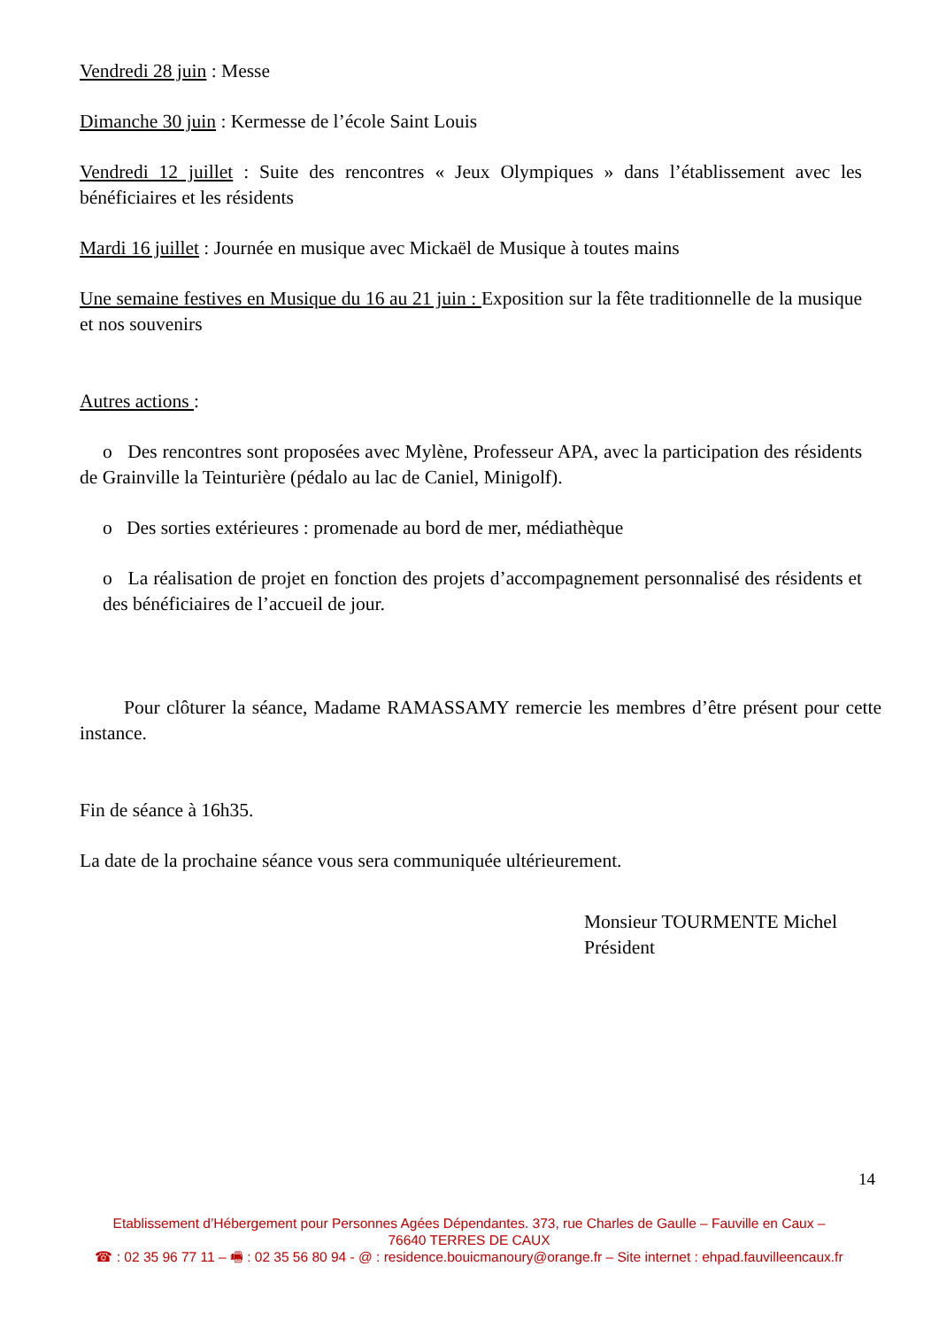Vendredi 28 juin : Messe
Dimanche 30 juin : Kermesse de l’école Saint Louis
Vendredi 12 juillet : Suite des rencontres « Jeux Olympiques » dans l’établissement avec les bénéficiaires et les résidents
Mardi 16 juillet : Journée en musique avec Mickaël de Musique à toutes mains
Une semaine festives en Musique du 16 au 21 juin : Exposition sur la fête traditionnelle de la musique et nos souvenirs
Autres actions :
o Des rencontres sont proposées avec Mylène, Professeur APA, avec la participation des résidents de Grainville la Teinturière (pédalo au lac de Caniel, Minigolf).
o Des sorties extérieures : promenade au bord de mer, médiathèque
o La réalisation de projet en fonction des projets d’accompagnement personnalisé des résidents et des bénéficiaires de l’accueil de jour.
Pour clôturer la séance, Madame RAMASSAMY remercie les membres d’être présent pour cette instance.
Fin de séance à 16h35.
La date de la prochaine séance vous sera communiquée ultérieurement.
Monsieur TOURMENTE Michel
Président
14
Etablissement d’Hébergement pour Personnes Agées Dépendantes. 373, rue Charles de Gaulle – Fauville en Caux –
76640 TERRES DE CAUX
☎ : 02 35 96 77 11 – 🖷 : 02 35 56 80 94 - @ : residence.bouicmanoury@orange.fr – Site internet : ehpad.fauvilleencaux.fr